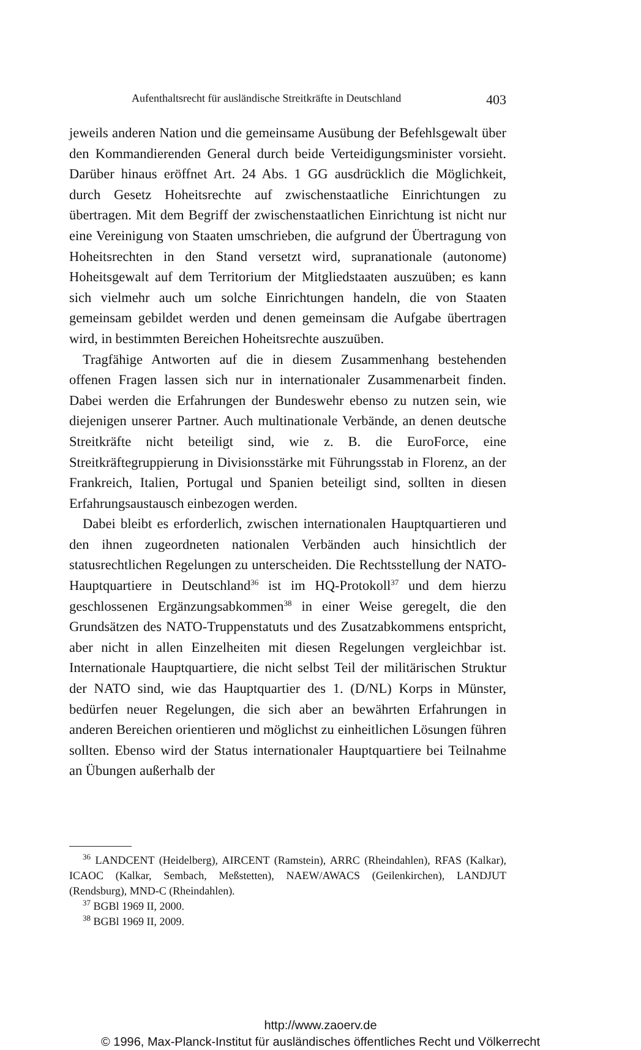Aufenthaltsrecht für ausländische Streitkräfte in Deutschland 403
jeweils anderen Nation und die gemeinsame Ausübung der Befehlsgewalt über den Kommandierenden General durch beide Verteidigungsminister vorsieht. Darüber hinaus eröffnet Art. 24 Abs. 1 GG ausdrücklich die Möglichkeit, durch Gesetz Hoheitsrechte auf zwischenstaatliche Einrichtungen zu übertragen. Mit dem Begriff der zwischenstaatlichen Einrichtung ist nicht nur eine Vereinigung von Staaten umschrieben, die aufgrund der Übertragung von Hoheitsrechten in den Stand versetzt wird, supranationale (autonome) Hoheitsgewalt auf dem Territorium der Mitgliedstaaten auszuüben; es kann sich vielmehr auch um solche Einrichtungen handeln, die von Staaten gemeinsam gebildet werden und denen gemeinsam die Aufgabe übertragen wird, in bestimmten Bereichen Hoheitsrechte auszuüben.
Tragfähige Antworten auf die in diesem Zusammenhang bestehenden offenen Fragen lassen sich nur in internationaler Zusammenarbeit finden. Dabei werden die Erfahrungen der Bundeswehr ebenso zu nutzen sein, wie diejenigen unserer Partner. Auch multinationale Verbände, an denen deutsche Streitkräfte nicht beteiligt sind, wie z. B. die EuroForce, eine Streitkräftegruppierung in Divisionsstärke mit Führungsstab in Florenz, an der Frankreich, Italien, Portugal und Spanien beteiligt sind, sollten in diesen Erfahrungsaustausch einbezogen werden.
Dabei bleibt es erforderlich, zwischen internationalen Hauptquartieren und den ihnen zugeordneten nationalen Verbänden auch hinsichtlich der statusrechtlichen Regelungen zu unterscheiden. Die Rechtsstellung der NATO-Hauptquartiere in Deutschland<sup>36</sup> ist im HQ-Protokoll<sup>37</sup> und dem hierzu geschlossenen Ergänzungsabkommen<sup>38</sup> in einer Weise geregelt, die den Grundsätzen des NATO-Truppenstatuts und des Zusatzabkommens entspricht, aber nicht in allen Einzelheiten mit diesen Regelungen vergleichbar ist. Internationale Hauptquartiere, die nicht selbst Teil der militärischen Struktur der NATO sind, wie das Hauptquartier des 1. (D/NL) Korps in Münster, bedürfen neuer Regelungen, die sich aber an bewährten Erfahrungen in anderen Bereichen orientieren und möglichst zu einheitlichen Lösungen führen sollten. Ebenso wird der Status internationaler Hauptquartiere bei Teilnahme an Übungen außerhalb der
<sup>36</sup> LANDCENT (Heidelberg), AIRCENT (Ramstein), ARRC (Rheindahlen), RFAS (Kalkar), ICAOC (Kalkar, Sembach, Meßstetten), NAEW/AWACS (Geilenkirchen), LANDJUT (Rendsburg), MND-C (Rheindahlen).
<sup>37</sup> BGBl 1969 II, 2000.
<sup>38</sup> BGBl 1969 II, 2009.
http://www.zaoerv.de
© 1996, Max-Planck-Institut für ausländisches öffentliches Recht und Völkerrecht